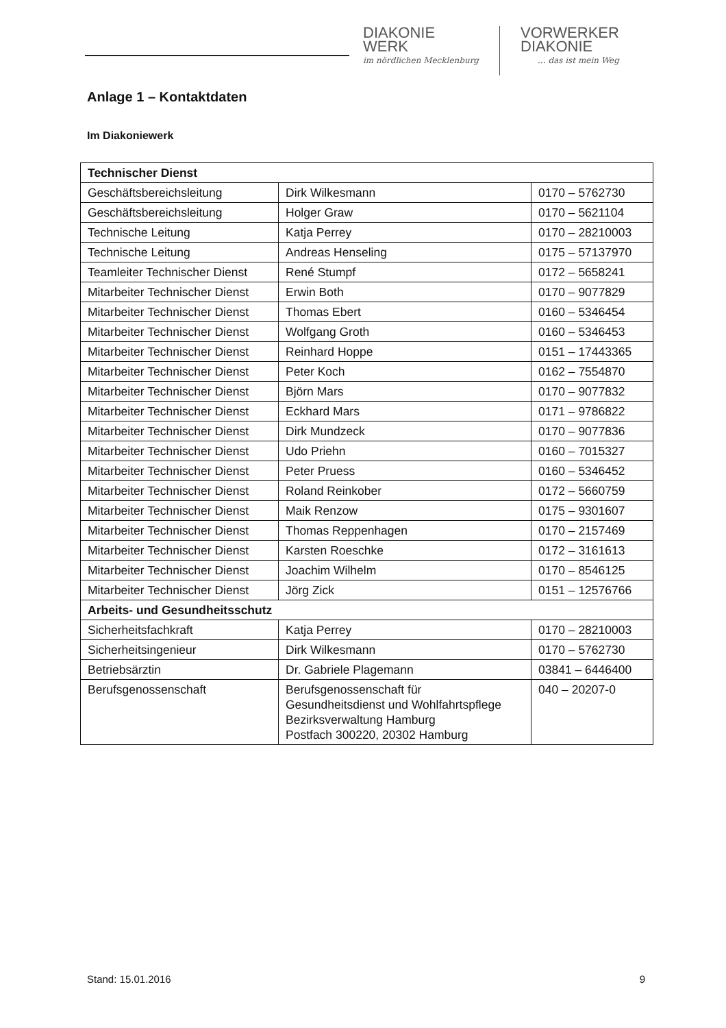DIAKONIE
WERK
im nördlichen Mecklenburg
VORWERKER
DIAKONIE
… das ist mein Weg
Anlage 1 – Kontaktdaten
Im Diakoniewerk
| Technischer Dienst | | |
| --- | --- | --- |
| Geschäftsbereichsleitung | Dirk Wilkesmann | 0170 – 5762730 |
| Geschäftsbereichsleitung | Holger Graw | 0170 – 5621104 |
| Technische Leitung | Katja Perrey | 0170 – 28210003 |
| Technische Leitung | Andreas Henseling | 0175 – 57137970 |
| Teamleiter Technischer Dienst | René Stumpf | 0172 – 5658241 |
| Mitarbeiter Technischer Dienst | Erwin Both | 0170 – 9077829 |
| Mitarbeiter Technischer Dienst | Thomas Ebert | 0160 – 5346454 |
| Mitarbeiter Technischer Dienst | Wolfgang Groth | 0160 – 5346453 |
| Mitarbeiter Technischer Dienst | Reinhard Hoppe | 0151 – 17443365 |
| Mitarbeiter Technischer Dienst | Peter Koch | 0162 – 7554870 |
| Mitarbeiter Technischer Dienst | Björn Mars | 0170 – 9077832 |
| Mitarbeiter Technischer Dienst | Eckhard Mars | 0171 – 9786822 |
| Mitarbeiter Technischer Dienst | Dirk Mundzeck | 0170 – 9077836 |
| Mitarbeiter Technischer Dienst | Udo Priehn | 0160 – 7015327 |
| Mitarbeiter Technischer Dienst | Peter Pruess | 0160 – 5346452 |
| Mitarbeiter Technischer Dienst | Roland Reinkober | 0172 – 5660759 |
| Mitarbeiter Technischer Dienst | Maik Renzow | 0175 – 9301607 |
| Mitarbeiter Technischer Dienst | Thomas Reppenhagen | 0170 – 2157469 |
| Mitarbeiter Technischer Dienst | Karsten Roeschke | 0172 – 3161613 |
| Mitarbeiter Technischer Dienst | Joachim Wilhelm | 0170 – 8546125 |
| Mitarbeiter Technischer Dienst | Jörg Zick | 0151 – 12576766 |
| Arbeits- und Gesundheitsschutz | | |
| Sicherheitsfachkraft | Katja Perrey | 0170 – 28210003 |
| Sicherheitsingenieur | Dirk Wilkesmann | 0170 – 5762730 |
| Betriebsärztin | Dr. Gabriele Plagemann | 03841 – 6446400 |
| Berufsgenossenschaft | Berufsgenossenschaft für Gesundheitsdienst und Wohlfahrtspflege Bezirksverwaltung Hamburg Postfach 300220, 20302 Hamburg | 040 – 20207-0 |
Stand: 15.01.2016 9